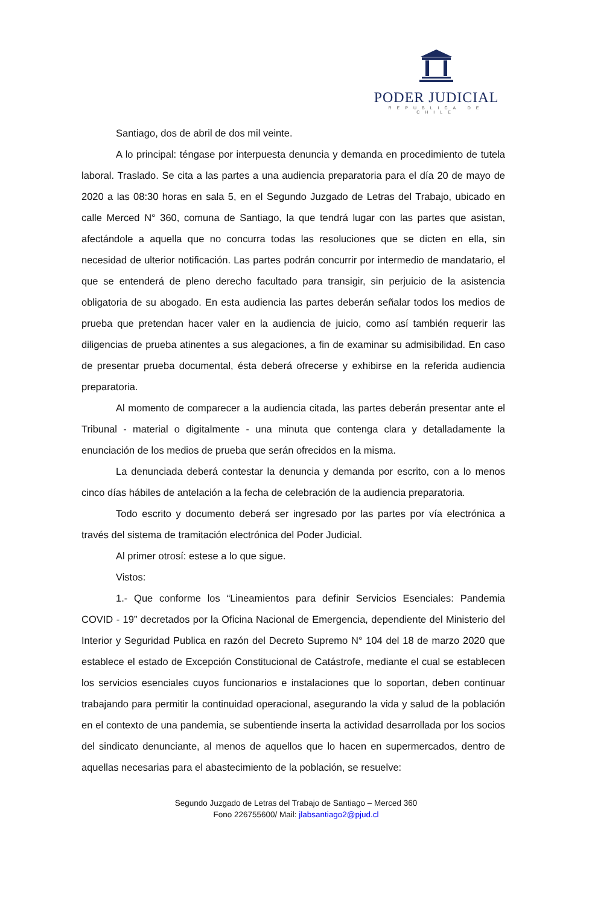PODER JUDICIAL
REPUBLICA DE CHILE
Santiago, dos de abril de dos mil veinte.
A lo principal: téngase por interpuesta denuncia y demanda en procedimiento de tutela laboral. Traslado. Se cita a las partes a una audiencia preparatoria para el día 20 de mayo de 2020 a las 08:30 horas en sala 5, en el Segundo Juzgado de Letras del Trabajo, ubicado en calle Merced N° 360, comuna de Santiago, la que tendrá lugar con las partes que asistan, afectándole a aquella que no concurra todas las resoluciones que se dicten en ella, sin necesidad de ulterior notificación. Las partes podrán concurrir por intermedio de mandatario, el que se entenderá de pleno derecho facultado para transigir, sin perjuicio de la asistencia obligatoria de su abogado. En esta audiencia las partes deberán señalar todos los medios de prueba que pretendan hacer valer en la audiencia de juicio, como así también requerir las diligencias de prueba atinentes a sus alegaciones, a fin de examinar su admisibilidad. En caso de presentar prueba documental, ésta deberá ofrecerse y exhibirse en la referida audiencia preparatoria.
Al momento de comparecer a la audiencia citada, las partes deberán presentar ante el Tribunal - material o digitalmente - una minuta que contenga clara y detalladamente la enunciación de los medios de prueba que serán ofrecidos en la misma.
La denunciada deberá contestar la denuncia y demanda por escrito, con a lo menos cinco días hábiles de antelación a la fecha de celebración de la audiencia preparatoria.
Todo escrito y documento deberá ser ingresado por las partes por vía electrónica a través del sistema de tramitación electrónica del Poder Judicial.
Al primer otrosí: estese a lo que sigue.
Vistos:
1.- Que conforme los “Lineamientos para definir Servicios Esenciales: Pandemia COVID - 19” decretados por la Oficina Nacional de Emergencia, dependiente del Ministerio del Interior y Seguridad Publica en razón del Decreto Supremo N° 104 del 18 de marzo 2020 que establece el estado de Excepción Constitucional de Catástrofe, mediante el cual se establecen los servicios esenciales cuyos funcionarios e instalaciones que lo soportan, deben continuar trabajando para permitir la continuidad operacional, asegurando la vida y salud de la población en el contexto de una pandemia, se subentiende inserta la actividad desarrollada por los socios del sindicato denunciante, al menos de aquellos que lo hacen en supermercados, dentro de aquellas necesarias para el abastecimiento de la población, se resuelve:
Segundo Juzgado de Letras del Trabajo de Santiago – Merced 360
Fono 226755600/ Mail: jlabsantiago2@pjud.cl